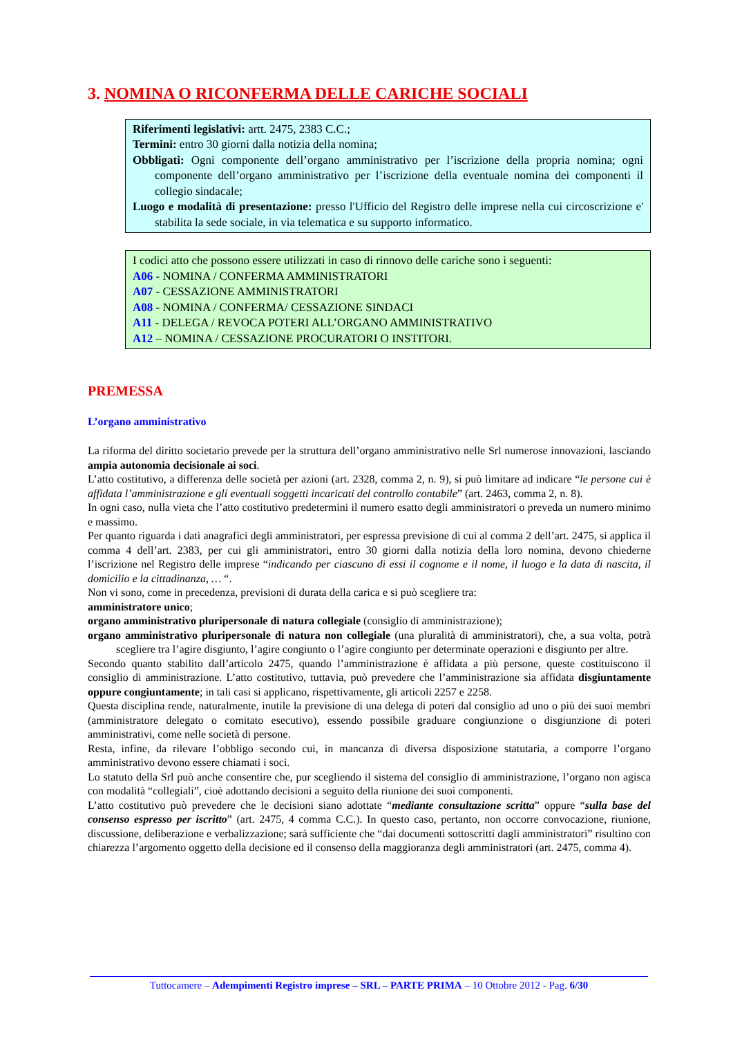3. NOMINA O RICONFERMA DELLE CARICHE SOCIALI
Riferimenti legislativi: artt. 2475, 2383 C.C.;
Termini: entro 30 giorni dalla notizia della nomina;
Obbligati: Ogni componente dell’organo amministrativo per l’iscrizione della propria nomina; ogni componente dell’organo amministrativo per l’iscrizione della eventuale nomina dei componenti il collegio sindacale;
Luogo e modalità di presentazione: presso l'Ufficio del Registro delle imprese nella cui circoscrizione e' stabilita la sede sociale, in via telematica e su supporto informatico.
I codici atto che possono essere utilizzati in caso di rinnovo delle cariche sono i seguenti:
A06 - NOMINA / CONFERMA AMMINISTRATORI
A07 - CESSAZIONE AMMINISTRATORI
A08 - NOMINA / CONFERMA/ CESSAZIONE SINDACI
A11 - DELEGA / REVOCA POTERI ALL’ORGANO AMMINISTRATIVO
A12 – NOMINA / CESSAZIONE PROCURATORI O INSTITORI.
PREMESSA
L’organo amministrativo
La riforma del diritto societario prevede per la struttura dell’organo amministrativo nelle Srl numerose innovazioni, lasciando ampia autonomia decisionale ai soci.
L’atto costitutivo, a differenza delle società per azioni (art. 2328, comma 2, n. 9), si può limitare ad indicare “le persone cui è affidata l’amministrazione e gli eventuali soggetti incaricati del controllo contabile” (art. 2463, comma 2, n. 8).
In ogni caso, nulla vieta che l’atto costitutivo predetermini il numero esatto degli amministratori o preveda un numero minimo e massimo.
Per quanto riguarda i dati anagrafici degli amministratori, per espressa previsione di cui al comma 2 dell’art. 2475, si applica il comma 4 dell’art. 2383, per cui gli amministratori, entro 30 giorni dalla notizia della loro nomina, devono chiederne l’iscrizione nel Registro delle imprese “indicando per ciascuno di essi il cognome e il nome, il luogo e la data di nascita, il domicilio e la cittadinanza, … “.
Non vi sono, come in precedenza, previsioni di durata della carica e si può scegliere tra:
amministratore unico;
organo amministrativo pluripersonale di natura collegiale (consiglio di amministrazione);
organo amministrativo pluripersonale di natura non collegiale (una pluralità di amministratori), che, a sua volta, potrà scegliere tra l’agire disgiunto, l’agire congiunto o l’agire congiunto per determinate operazioni e disgiunto per altre.
Secondo quanto stabilito dall’articolo 2475, quando l’amministrazione è affidata a più persone, queste costituiscono il consiglio di amministrazione. L’atto costitutivo, tuttavia, può prevedere che l’amministrazione sia affidata disgiuntamente oppure congiuntamente; in tali casi si applicano, rispettivamente, gli articoli 2257 e 2258.
Questa disciplina rende, naturalmente, inutile la previsione di una delega di poteri dal consiglio ad uno o più dei suoi membri (amministratore delegato o comitato esecutivo), essendo possibile graduare congiunzione o disgiunzione di poteri amministrativi, come nelle società di persone.
Resta, infine, da rilevare l’obbligo secondo cui, in mancanza di diversa disposizione statutaria, a comporre l’organo amministrativo devono essere chiamati i soci.
Lo statuto della Srl può anche consentire che, pur scegliendo il sistema del consiglio di amministrazione, l’organo non agisca con modalità “collegiali”, cioè adottando decisioni a seguito della riunione dei suoi componenti.
L’atto costitutivo può prevedere che le decisioni siano adottate “mediante consultazione scritta” oppure “sulla base del consenso espresso per iscritto” (art. 2475, 4 comma C.C.). In questo caso, pertanto, non occorre convocazione, riunione, discussione, deliberazione e verbalizzazione; sarà sufficiente che “dai documenti sottoscritti dagli amministratori” risultino con chiarezza l’argomento oggetto della decisione ed il consenso della maggioranza degli amministratori (art. 2475, comma 4).
Tuttocamere – Adempimenti Registro imprese – SRL – PARTE PRIMA – 10 Ottobre 2012 - Pag. 6/30